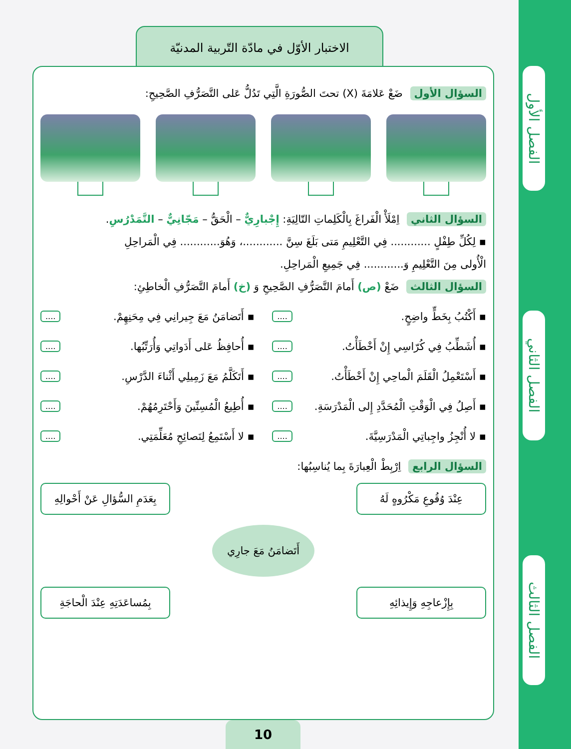الفصل الأول
الفصل الثاني
الفصل الثالث
الاختبار الأوّل في مادّة التّربية المدنيّة
السؤال الأول ضَعْ عَلامَةَ (X) تحتَ الصُّورَةِ الَّتِي تَدُلُّ عَلى التَّصَرُّفِ الصَّحِيحِ:
السؤال الثاني اِمْلَأْ الْفَراغَ بِالْكَلِماتِ التّالِيَةِ: إِجْبارِيٌّ – الْحَقُّ – مَجّانِيٌّ – التَّمَدْرُسِ.
▪ لِكُلِّ طِفْلٍ ............ فِي التَّعْلِيمِ مَتى بَلَغَ سِنَّ ............، وَهُوَ............ فِي الْمَراحِلِ
الْأُولى مِنَ التَّعْلِيمِ وَ............ فِي جَمِيعِ الْمَراحِلِ.
السؤال الثالث ضَعْ (ص) أَمامَ التَّصَرُّفِ الصَّحِيحِ وَ (خ) أَمامَ التَّصَرُّفِ الْخاطِئِ:
▪ أَكْتُبُ بِخَطٍّ واضِحٍ. ....
▪ أَتَضامَنُ مَعَ جِيرانِي فِي مِحَنِهِمْ. ....
▪ أُشَطِّبُ فِي كُرّاسِي إِنْ أَخْطَأْتُ. ....
▪ أُحافِظُ عَلى أَدَواتِي وَأُرَتِّبُها. ....
▪ أَسْتَعْمِلُ الْقَلَمَ الْماحِي إِنْ أَخْطَأْتُ. ....
▪ أَتَكَلَّمُ مَعَ زَمِيلِي أَثْناءَ الدَّرْسِ. ....
▪ أَصِلُ فِي الْوَقْتِ الْمُحَدَّدِ إِلى الْمَدْرَسَةِ. ....
▪ أُطِيعُ الْمُسِنِّينَ وَأَحْتَرِمُهُمْ. ....
▪ لا أُنْجِزُ واجِباتِي الْمَدْرَسِيَّةَ. ....
▪ لا أَسْتَمِعُ لِنَصائِحِ مُعَلِّمَتِي. ....
السؤال الرابع اِرْبِطْ الْعِبارَةَ بِما يُناسِبُها:
عِنْدَ وُقُوعِ مَكْرُوهٍ لَهُ
بِعَدَمِ السُّؤالِ عَنْ أَحْوالِهِ
أَتَضامَنُ مَعَ جارِي
بِإِزْعاجِهِ وَإِيذائِهِ
بِمُساعَدَتِهِ عِنْدَ الْحاجَةِ
10